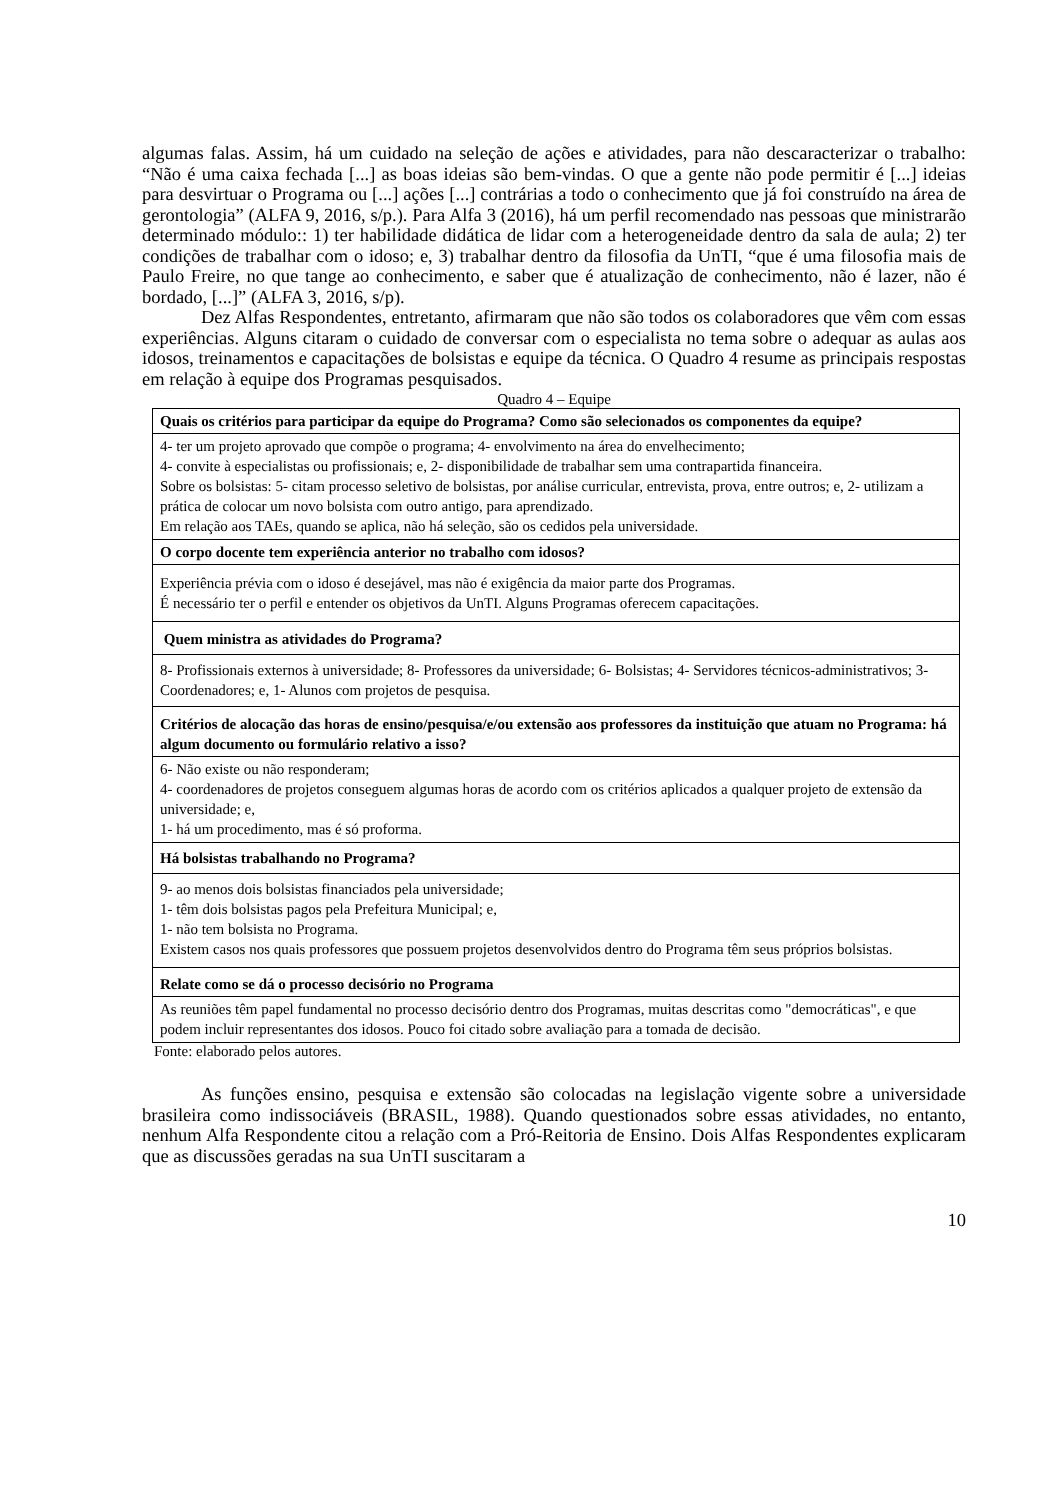algumas falas. Assim, há um cuidado na seleção de ações e atividades, para não descaracterizar o trabalho: “Não é uma caixa fechada [...] as boas ideias são bem-vindas. O que a gente não pode permitir é [...] ideias para desvirtuar o Programa ou [...] ações [...] contrárias a todo o conhecimento que já foi construído na área de gerontologia” (ALFA 9, 2016, s/p.). Para Alfa 3 (2016), há um perfil recomendado nas pessoas que ministrarão determinado módulo:: 1) ter habilidade didática de lidar com a heterogeneidade dentro da sala de aula; 2) ter condições de trabalhar com o idoso; e, 3) trabalhar dentro da filosofia da UnTI, “que é uma filosofia mais de Paulo Freire, no que tange ao conhecimento, e saber que é atualização de conhecimento, não é lazer, não é bordado, [...]” (ALFA 3, 2016, s/p).
Dez Alfas Respondentes, entretanto, afirmaram que não são todos os colaboradores que vêm com essas experiências. Alguns citaram o cuidado de conversar com o especialista no tema sobre o adequar as aulas aos idosos, treinamentos e capacitações de bolsistas e equipe da técnica. O Quadro 4 resume as principais respostas em relação à equipe dos Programas pesquisados.
Quadro 4 – Equipe
| Quais os critérios para participar da equipe do Programa? Como são selecionados os componentes da equipe? |
| --- |
| 4- ter um projeto aprovado que compõe o programa; 4- envolvimento na área do envelhecimento; 4- convite à especialistas ou profissionais; e, 2- disponibilidade de trabalhar sem uma contrapartida financeira. Sobre os bolsistas: 5- citam processo seletivo de bolsistas, por análise curricular, entrevista, prova, entre outros; e, 2- utilizam a prática de colocar um novo bolsista com outro antigo, para aprendizado. Em relação aos TAEs, quando se aplica, não há seleção, são os cedidos pela universidade. |
| O corpo docente tem experiência anterior no trabalho com idosos? |
| Experiência prévia com o idoso é desejável, mas não é exigência da maior parte dos Programas. É necessário ter o perfil e entender os objetivos da UnTI. Alguns Programas oferecem capacitações. |
| Quem ministra as atividades do Programa? |
| 8- Profissionais externos à universidade; 8- Professores da universidade; 6- Bolsistas; 4- Servidores técnicos-administrativos; 3- Coordenadores; e, 1- Alunos com projetos de pesquisa. |
| Critérios de alocação das horas de ensino/pesquisa/e/ou extensão aos professores da instituição que atuam no Programa: há algum documento ou formulário relativo a isso? |
| 6- Não existe ou não responderam; 4- coordenadores de projetos conseguem algumas horas de acordo com os critérios aplicados a qualquer projeto de extensão da universidade; e, 1- há um procedimento, mas é só proforma. |
| Há bolsistas trabalhando no Programa? |
| 9- ao menos dois bolsistas financiados pela universidade; 1- têm dois bolsistas pagos pela Prefeitura Municipal; e, 1- não tem bolsista no Programa. Existem casos nos quais professores que possuem projetos desenvolvidos dentro do Programa têm seus próprios bolsistas. |
| Relate como se dá o processo decisório no Programa |
| As reuniões têm papel fundamental no processo decisório dentro dos Programas, muitas descritas como "democráticas", e que podem incluir representantes dos idosos. Pouco foi citado sobre avaliação para a tomada de decisão. |
Fonte: elaborado pelos autores.
As funções ensino, pesquisa e extensão são colocadas na legislação vigente sobre a universidade brasileira como indissociáveis (BRASIL, 1988). Quando questionados sobre essas atividades, no entanto, nenhum Alfa Respondente citou a relação com a Pró-Reitoria de Ensino. Dois Alfas Respondentes explicaram que as discussões geradas na sua UnTI suscitaram a
10